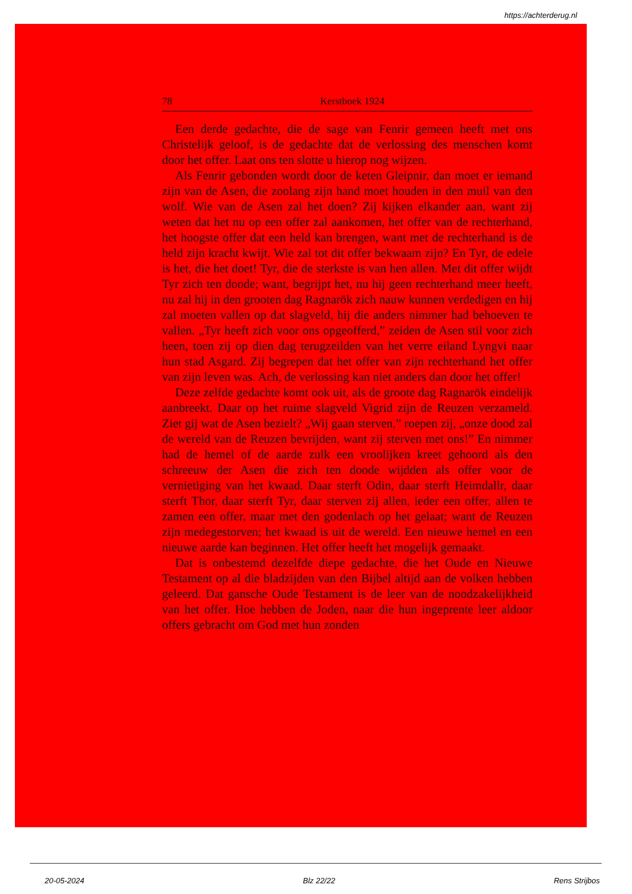https://achterderug.nl
78 Kerstboek 1924
Een derde gedachte, die de sage van Fenrir gemeen heeft met ons Christelijk geloof, is de gedachte dat de verlossing des menschen komt door het offer. Laat ons ten slotte u hierop nog wijzen.
Als Fenrir gebonden wordt door de keten Gleipnir, dan moet er iemand zijn van de Asen, die zoolang zijn hand moet houden in den muil van den wolf. Wie van de Asen zal het doen? Zij kijken elkander aan, want zij weten dat het nu op een offer zal aankomen, het offer van de rechterhand, het hoogste offer dat een held kan brengen, want met de rechterhand is de held zijn kracht kwijt. Wie zal tot dit offer bekwaam zijn? En Tyr, de edele is het, die het doet! Tyr, die de sterkste is van hen allen. Met dit offer wijdt Tyr zich ten doode; want, begrijpt het, nu hij geen rechterhand meer heeft, nu zal hij in den grooten dag Ragnarök zich nauw kunnen verdedigen en hij zal moeten vallen op dat slagveld, hij die anders nimmer had behoeven te vallen. „Tyr heeft zich voor ons opgeofferd,” zeiden de Asen stil voor zich heen, toen zij op dien dag terugzeilden van het verre eiland Lyngvi naar hun stad Asgard. Zij begrepen dat het offer van zijn rechterhand het offer van zijn leven was. Ach, de verlossing kan niet anders dan door het offer!
Deze zelfde gedachte komt ook uit, als de groote dag Ragnarök eindelijk aanbreekt. Daar op het ruime slagveld Vigrid zijn de Reuzen verzameld. Ziet gij wat de Asen bezielt? „Wij gaan sterven,” roepen zij, „onze dood zal de wereld van de Reuzen bevrijden, want zij sterven met ons!” En nimmer had de hemel of de aarde zulk een vroolijken kreet gehoord als den schreeuw der Asen die zich ten doode wijdden als offer voor de vernietiging van het kwaad. Daar sterft Odin, daar sterft Heimdallr, daar sterft Thor, daar sterft Tyr, daar sterven zij allen, ieder een offer, allen te zamen een offer, maar met den godenlach op het gelaat; want de Reuzen zijn medegestorven; het kwaad is uit de wereld. Een nieuwe hemel en een nieuwe aarde kan beginnen. Het offer heeft het mogelijk gemaakt.
Dat is onbestemd dezelfde diepe gedachte, die het Oude en Nieuwe Testament op al die bladzijden van den Bijbel altijd aan de volken hebben geleerd. Dat gansche Oude Testament is de leer van de noodzakelijkheid van het offer. Hoe hebben de Joden, naar die hun ingeprente leer aldoor offers gebracht om God met hun zonden
20-05-2024 Blz 22/22 Rens Strijbos